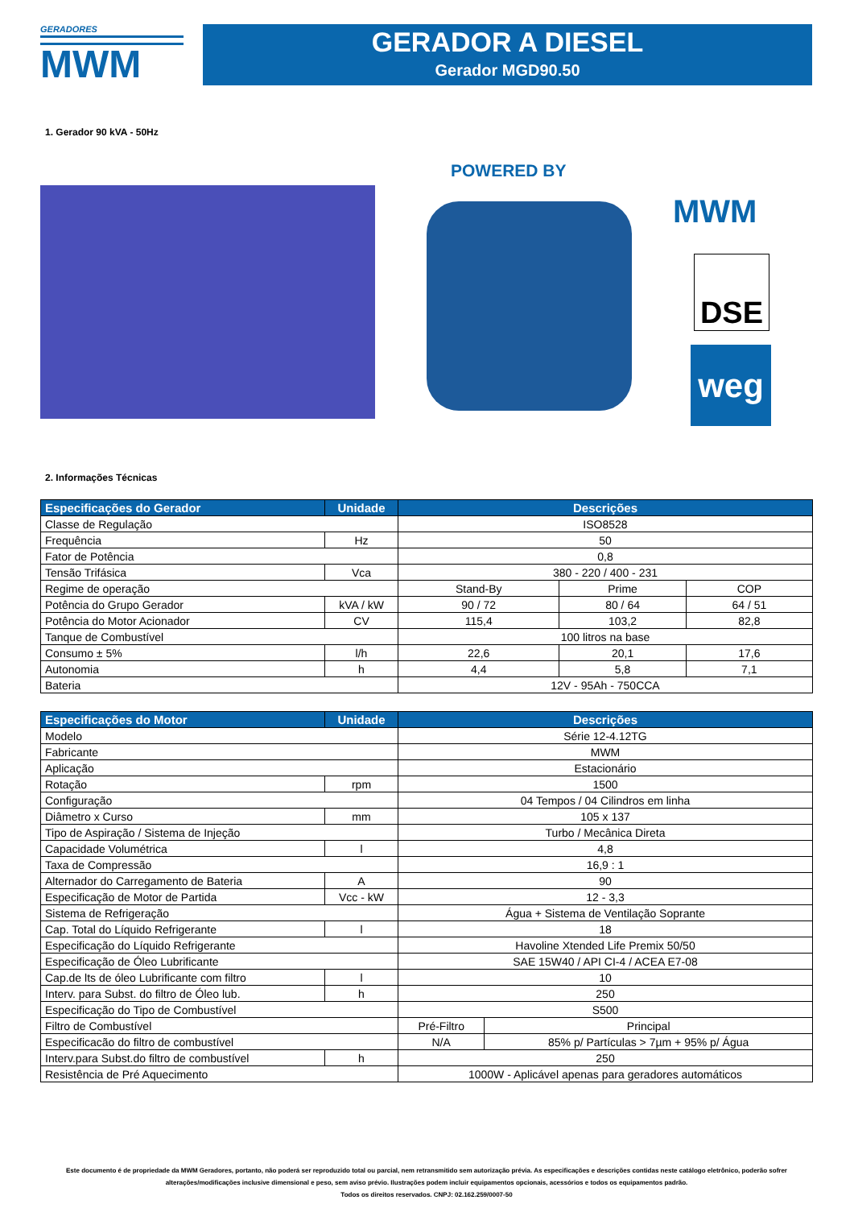GERADORES
MWM
GERADOR A DIESEL
Gerador MGD90.50
1. Gerador 90 kVA - 50Hz
POWERED BY
MWM
DSE
weg
2. Informações Técnicas
| Especificações do Gerador | Unidade | Descrições | | |
| --- | --- | --- | --- | --- |
| Classe de Regulação | | ISO8528 | | |
| Frequência | Hz | 50 | | |
| Fator de Potência | | 0,8 | | |
| Tensão Trifásica | Vca | 380 - 220 / 400 - 231 | | |
| Regime de operação | | Stand-By | Prime | COP |
| Potência do Grupo Gerador | kVA / kW | 90 / 72 | 80 / 64 | 64 / 51 |
| Potência do Motor Acionador | CV | 115,4 | 103,2 | 82,8 |
| Tanque de Combustível | | 100 litros na base | | |
| Consumo ± 5% | l/h | 22,6 | 20,1 | 17,6 |
| Autonomia | h | 4,4 | 5,8 | 7,1 |
| Bateria | | 12V - 95Ah - 750CCA | | |
| Especificações do Motor | Unidade | Descrições | |
| --- | --- | --- | --- |
| Modelo | | Série 12-4.12TG | |
| Fabricante | | MWM | |
| Aplicação | | Estacionário | |
| Rotação | rpm | 1500 | |
| Configuração | | 04 Tempos / 04 Cilindros em linha | |
| Diâmetro x Curso | mm | 105 x 137 | |
| Tipo de Aspiração / Sistema de Injeção | | Turbo / Mecânica Direta | |
| Capacidade Volumétrica | l | 4,8 | |
| Taxa de Compressão | | 16,9 : 1 | |
| Alternador do Carregamento de Bateria | A | 90 | |
| Especificação de Motor de Partida | Vcc - kW | 12 - 3,3 | |
| Sistema de Refrigeração | | Água + Sistema de Ventilação Soprante | |
| Cap. Total do Líquido Refrigerante | l | 18 | |
| Especificação do Líquido Refrigerante | | Havoline Xtended Life Premix 50/50 | |
| Especificação de Óleo Lubrificante | | SAE 15W40 / API CI-4 / ACEA E7-08 | |
| Cap.de lts de óleo Lubrificante com filtro | l | 10 | |
| Interv. para Subst. do filtro de Óleo lub. | h | 250 | |
| Especificação do Tipo de Combustível | | S500 | |
| Filtro de Combustível | | Pré-Filtro | Principal |
| Especificacão do filtro de combustível | | N/A | 85% p/ Partículas > 7µm + 95% p/ Água |
| Interv.para Subst.do filtro de combustível | h | 250 | |
| Resistência de Pré Aquecimento | | 1000W - Aplicável apenas para geradores automáticos | |
Este documento é de propriedade da MWM Geradores, portanto, não poderá ser reproduzido total ou parcial, nem retransmitido sem autorização prévia. As especificações e descrições contidas neste catálogo eletrônico, poderão sofrer alterações/modificações inclusive dimensional e peso, sem aviso prévio. Ilustrações podem incluir equipamentos opcionais, acessórios e todos os equipamentos padrão.
Todos os direitos reservados. CNPJ: 02.162.259/0007-50